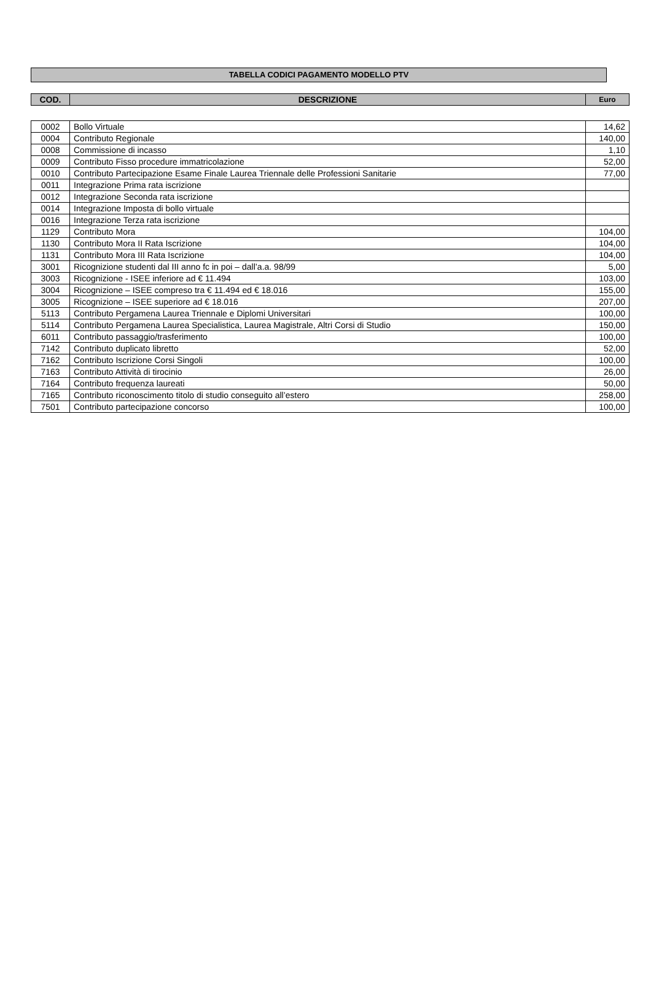TABELLA CODICI PAGAMENTO MODELLO PTV
| COD. | DESCRIZIONE | Euro |
| --- | --- | --- |
| 0002 | Bollo Virtuale | 14,62 |
| 0004 | Contributo Regionale | 140,00 |
| 0008 | Commissione di incasso | 1,10 |
| 0009 | Contributo Fisso procedure immatricolazione | 52,00 |
| 0010 | Contributo Partecipazione Esame Finale Laurea Triennale delle Professioni Sanitarie | 77,00 |
| 0011 | Integrazione Prima rata iscrizione | |
| 0012 | Integrazione Seconda rata iscrizione | |
| 0014 | Integrazione Imposta di bollo virtuale | |
| 0016 | Integrazione Terza rata iscrizione | |
| 1129 | Contributo Mora | 104,00 |
| 1130 | Contributo Mora II Rata Iscrizione | 104,00 |
| 1131 | Contributo Mora III Rata Iscrizione | 104,00 |
| 3001 | Ricognizione studenti dal III anno fc in poi – dall’a.a. 98/99 | 5,00 |
| 3003 | Ricognizione - ISEE inferiore ad € 11.494 | 103,00 |
| 3004 | Ricognizione – ISEE compreso tra € 11.494 ed € 18.016 | 155,00 |
| 3005 | Ricognizione – ISEE superiore ad € 18.016 | 207,00 |
| 5113 | Contributo Pergamena Laurea Triennale e Diplomi Universitari | 100,00 |
| 5114 | Contributo Pergamena Laurea Specialistica, Laurea Magistrale, Altri Corsi di Studio | 150,00 |
| 6011 | Contributo passaggio/trasferimento | 100,00 |
| 7142 | Contributo duplicato libretto | 52,00 |
| 7162 | Contributo Iscrizione Corsi Singoli | 100,00 |
| 7163 | Contributo Attività di tirocinio | 26,00 |
| 7164 | Contributo frequenza laureati | 50,00 |
| 7165 | Contributo riconoscimento titolo di studio conseguito all’estero | 258,00 |
| 7501 | Contributo partecipazione concorso | 100,00 |